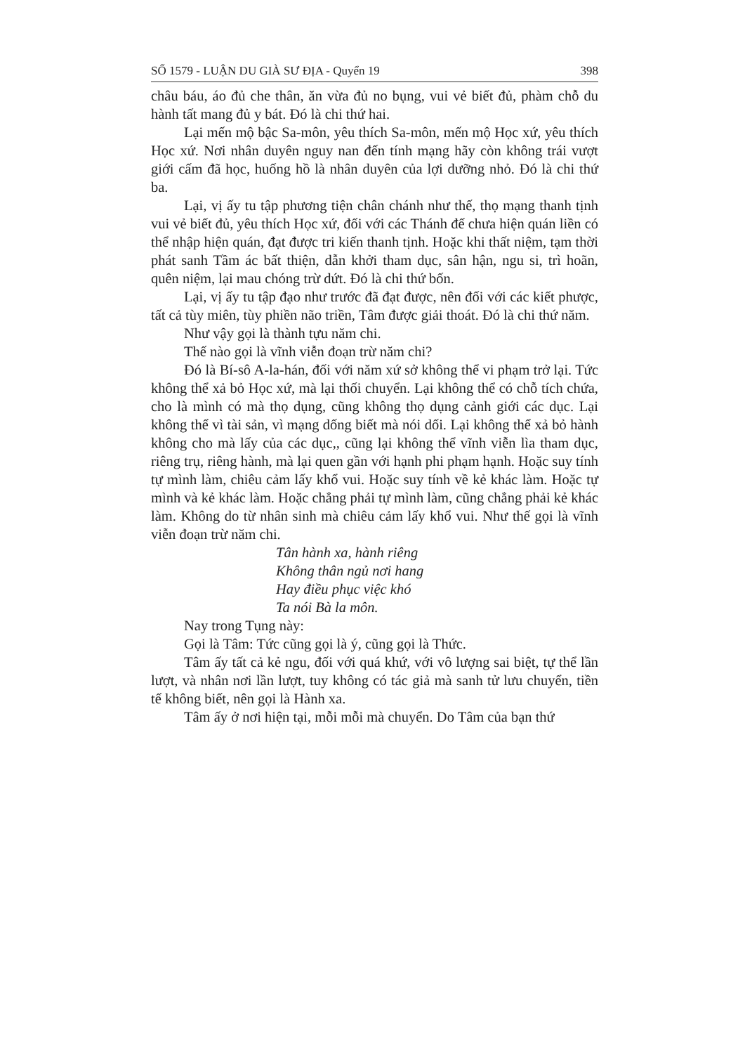SỐ 1579 - LUẬN DU GIÀ SƯ ĐỊA - Quyển 19 398
châu báu, áo đủ che thân, ăn vừa đủ no bụng, vui vẻ biết đủ, phàm chỗ du hành tất mang đủ y bát. Đó là chi thứ hai.
Lại mến mộ bậc Sa-môn, yêu thích Sa-môn, mến mộ Học xứ, yêu thích Học xứ. Nơi nhân duyên nguy nan đến tính mạng hãy còn không trái vượt giới cấm đã học, huống hồ là nhân duyên của lợi dưỡng nhỏ. Đó là chi thứ ba.
Lại, vị ấy tu tập phương tiện chân chánh như thế, thọ mạng thanh tịnh vui vẻ biết đủ, yêu thích Học xứ, đối với các Thánh đế chưa hiện quán liền có thể nhập hiện quán, đạt được tri kiến thanh tịnh. Hoặc khi thất niệm, tạm thời phát sanh Tầm ác bất thiện, dẫn khởi tham dục, sân hận, ngu si, trì hoãn, quên niệm, lại mau chóng trừ dứt. Đó là chi thứ bốn.
Lại, vị ấy tu tập đạo như trước đã đạt được, nên đối với các kiết phược, tất cả tùy miên, tùy phiền não triền, Tâm được giải thoát. Đó là chi thứ năm.
Như vậy gọi là thành tựu năm chi.
Thế nào gọi là vĩnh viễn đoạn trừ năm chi?
Đó là Bí-sô A-la-hán, đối với năm xứ sở không thể vi phạm trở lại. Tức không thể xả bỏ Học xứ, mà lại thối chuyển. Lại không thể có chỗ tích chứa, cho là mình có mà thọ dụng, cũng không thọ dụng cảnh giới các dục. Lại không thể vì tài sản, vì mạng dống biết mà nói dối. Lại không thể xả bỏ hành không cho mà lấy của các dục,, cũng lại không thể vĩnh viễn lìa tham dục, riêng trụ, riêng hành, mà lại quen gần với hạnh phi phạm hạnh. Hoặc suy tính tự mình làm, chiêu cảm lấy khổ vui. Hoặc suy tính về kẻ khác làm. Hoặc tự mình và kẻ khác làm. Hoặc chẳng phải tự mình làm, cũng chẳng phải kẻ khác làm. Không do từ nhân sinh mà chiêu cảm lấy khổ vui. Như thế gọi là vĩnh viễn đoạn trừ năm chi.
Tân hành xa, hành riêng
Không thân ngủ nơi hang
Hay điều phục việc khó
Ta nói Bà la môn.
Nay trong Tụng này:
Gọi là Tâm: Tức cũng gọi là ý, cũng gọi là Thức.
Tâm ấy tất cả kẻ ngu, đối với quá khứ, với vô lượng sai biệt, tự thể lần lượt, và nhân nơi lần lượt, tuy không có tác giả mà sanh tử lưu chuyển, tiền tế không biết, nên gọi là Hành xa.
Tâm ấy ở nơi hiện tại, mỗi mỗi mà chuyển. Do Tâm của bạn thứ